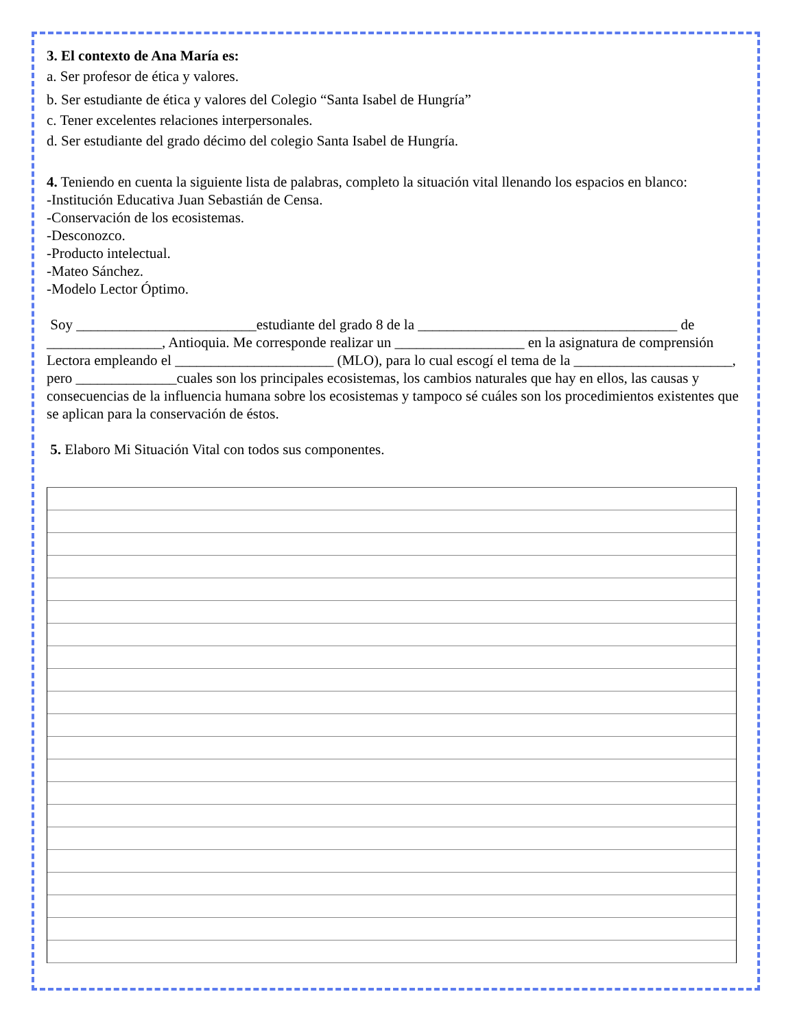3. El contexto de Ana María es:
a. Ser profesor de ética y valores.
b. Ser estudiante de ética y valores del Colegio “Santa Isabel de Hungría”
c. Tener excelentes relaciones interpersonales.
d. Ser estudiante del grado décimo del colegio Santa Isabel de Hungría.
4. Teniendo en cuenta la siguiente lista de palabras, completo la situación vital llenando los espacios en blanco:
-Institución Educativa Juan Sebastián de Censa.
-Conservación de los ecosistemas.
-Desconozco.
-Producto intelectual.
-Mateo Sánchez.
-Modelo Lector Óptimo.
Soy _________________________estudiante del grado 8 de la ____________________________________ de ________________, Antioquia. Me corresponde realizar un __________________ en la asignatura de comprensión Lectora empleando el ______________________ (MLO), para lo cual escogí el tema de la ______________________, pero ______________cuales son los principales ecosistemas, los cambios naturales que hay en ellos, las causas y consecuencias de la influencia humana sobre los ecosistemas y tampoco sé cuáles son los procedimientos existentes que se aplican para la conservación de éstos.
5. Elaboro Mi Situación Vital con todos sus componentes.